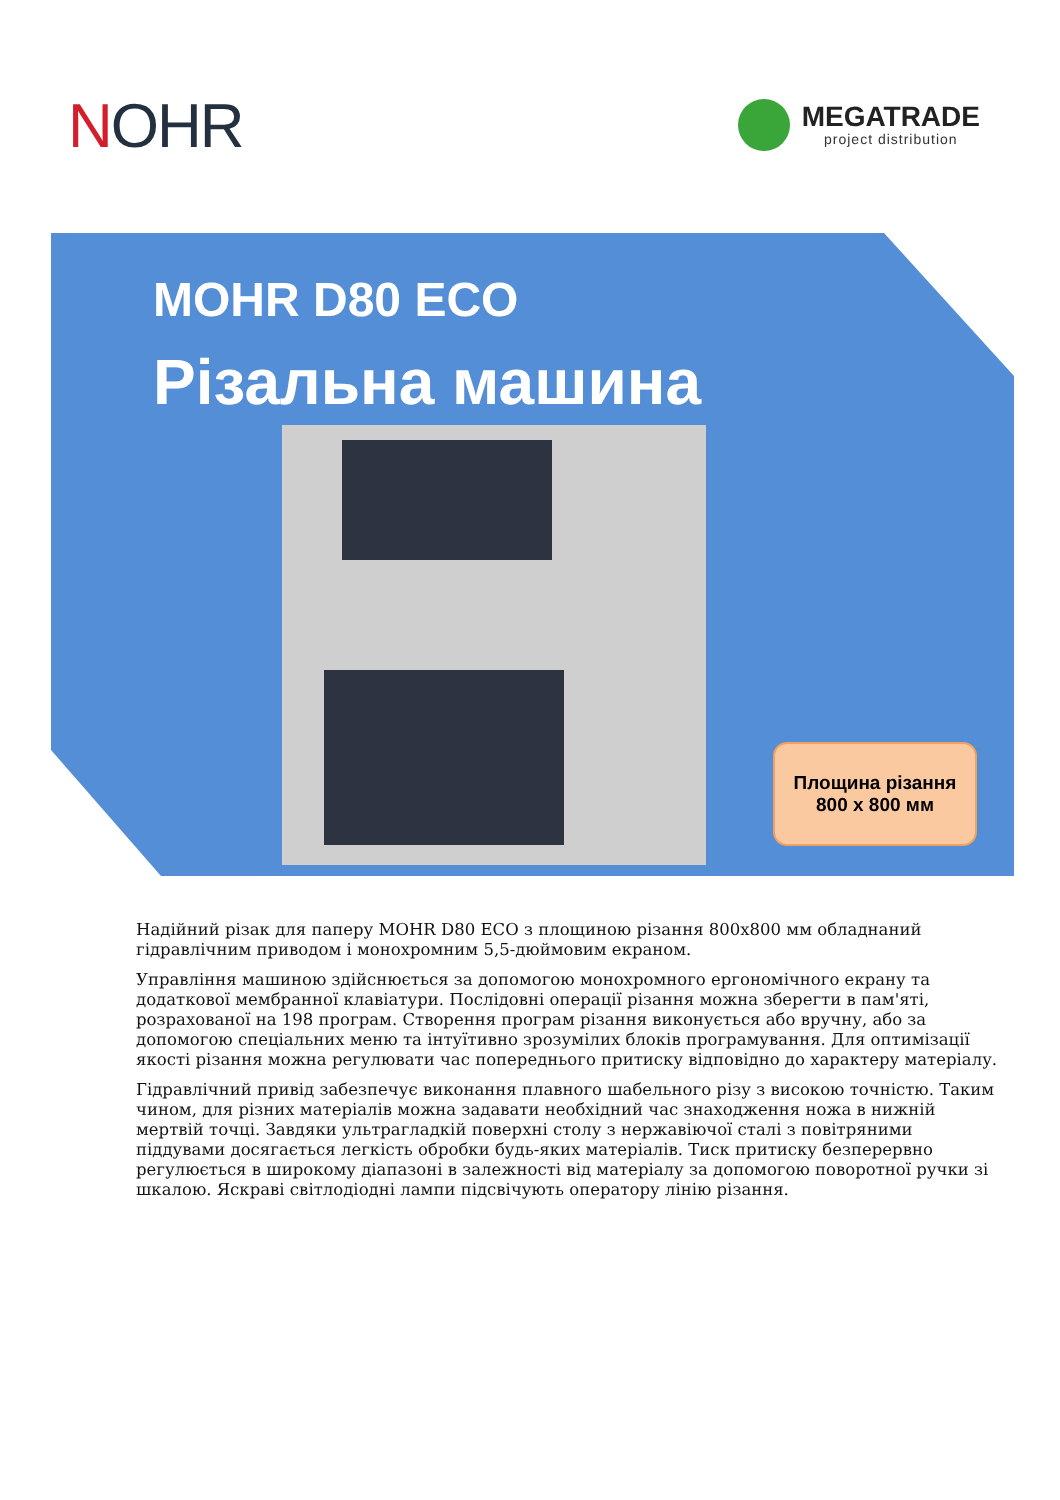NOHR
MEGATRADE
project distribution
MOHR D80 ECO
Різальна машина
Площина різання
800 x 800 мм
Надійний різак для паперу MOHR D80 ECO з площиною різання 800x800 мм обладнаний гідравлічним приводом і монохромним 5,5-дюймовим екраном.
Управління машиною здійснюється за допомогою монохромного ергономічного екрану та додаткової мембранної клавіатури. Послідовні операції різання можна зберегти в пам'яті, розрахованої на 198 програм. Створення програм різання виконується або вручну, або за допомогою спеціальних меню та інтуїтивно зрозумілих блоків програмування. Для оптимізації якості різання можна регулювати час попереднього притиску відповідно до характеру матеріалу.
Гідравлічний привід забезпечує виконання плавного шабельного різу з високою точністю. Таким чином, для різних матеріалів можна задавати необхідний час знаходження ножа в нижній мертвій точці. Завдяки ультрагладкій поверхні столу з нержавіючої сталі з повітряними піддувами досягається легкість обробки будь-яких матеріалів. Тиск притиску безперервно регулюється в широкому діапазоні в залежності від матеріалу за допомогою поворотної ручки зі шкалою. Яскраві світлодіодні лампи підсвічують оператору лінію різання.